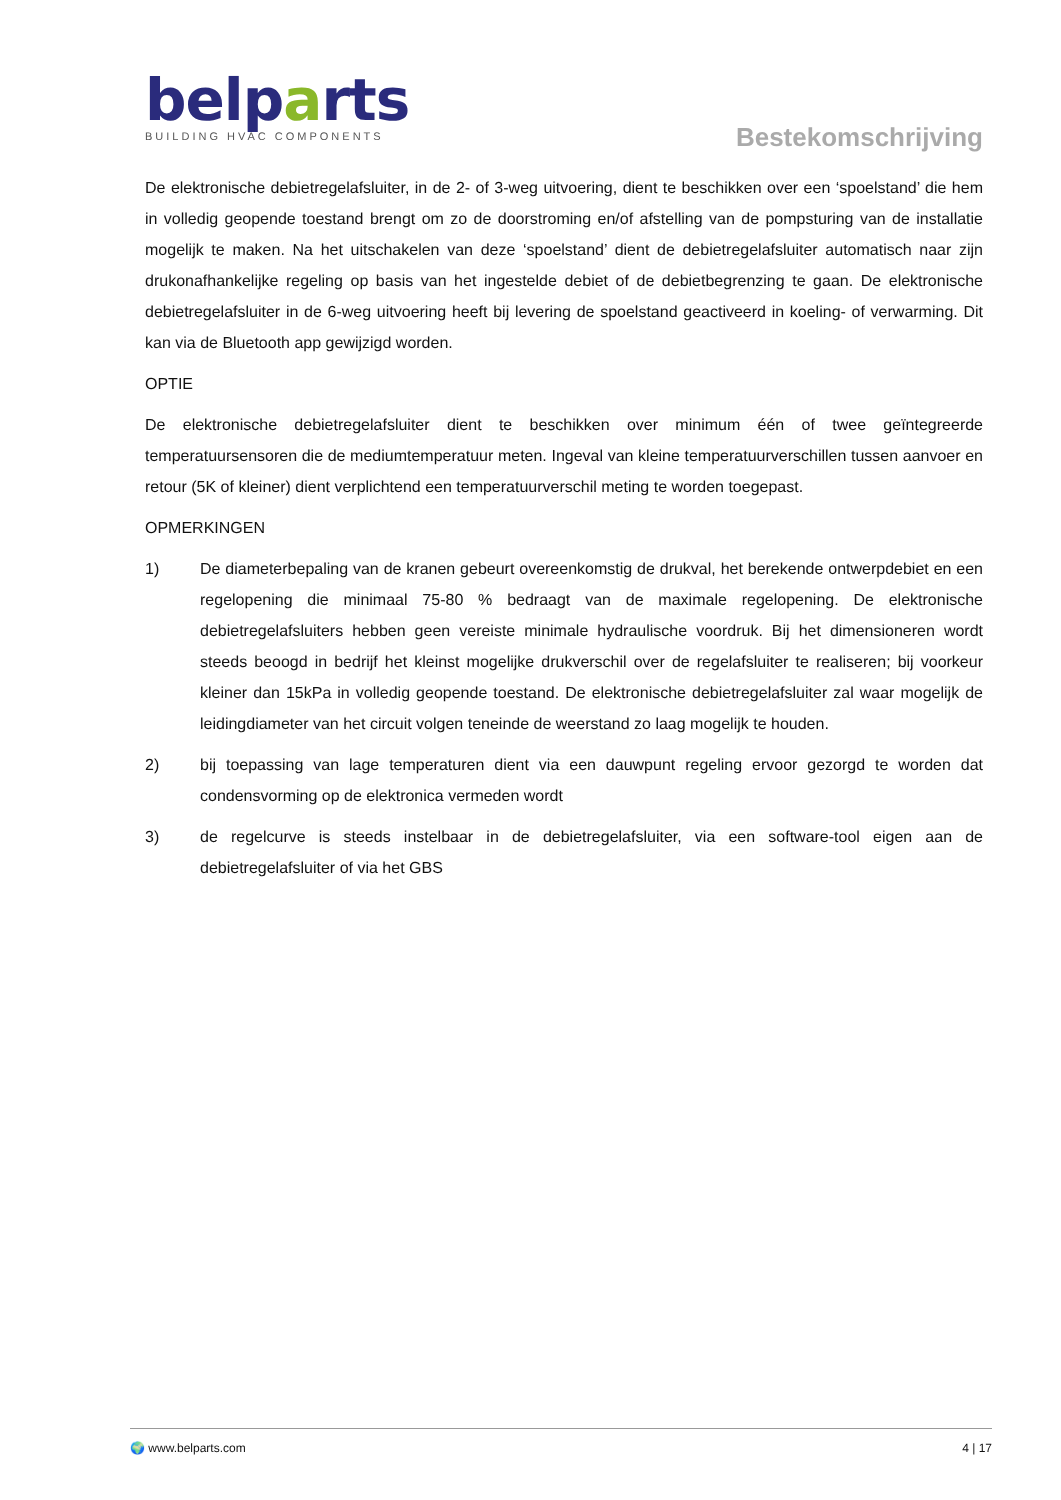belparts
BUILDING HVAC COMPONENTS
Bestekomschrijving
De elektronische debietregelafsluiter, in de 2- of 3-weg uitvoering, dient te beschikken over een ‘spoelstand’ die hem in volledig geopende toestand brengt om zo de doorstroming en/of afstelling van de pompsturing van de installatie mogelijk te maken. Na het uitschakelen van deze ‘spoelstand’ dient de debietregelafsluiter automatisch naar zijn drukonafhankelijke regeling op basis van het ingestelde debiet of de debietbegrenzing te gaan. De elektronische debietregelafsluiter in de 6-weg uitvoering heeft bij levering de spoelstand geactiveerd in koeling- of verwarming. Dit kan via de Bluetooth app gewijzigd worden.
OPTIE
De elektronische debietregelafsluiter dient te beschikken over minimum één of twee geïntegreerde temperatuursensoren die de mediumtemperatuur meten. Ingeval van kleine temperatuurverschillen tussen aanvoer en retour (5K of kleiner) dient verplichtend een temperatuurverschil meting te worden toegepast.
OPMERKINGEN
1) De diameterbepaling van de kranen gebeurt overeenkomstig de drukval, het berekende ontwerpdebiet en een regelopening die minimaal 75-80 % bedraagt van de maximale regelopening. De elektronische debietregelafsluiters hebben geen vereiste minimale hydraulische voordruk. Bij het dimensioneren wordt steeds beoogd in bedrijf het kleinst mogelijke drukverschil over de regelafsluiter te realiseren; bij voorkeur kleiner dan 15kPa in volledig geopende toestand. De elektronische debietregelafsluiter zal waar mogelijk de leidingdiameter van het circuit volgen teneinde de weerstand zo laag mogelijk te houden.
2) bij toepassing van lage temperaturen dient via een dauwpunt regeling ervoor gezorgd te worden dat condensvorming op de elektronica vermeden wordt
3) de regelcurve is steeds instelbaar in de debietregelafsluiter, via een software-tool eigen aan de debietregelafsluiter of via het GBS
🌍 www.belparts.com 4 | 17